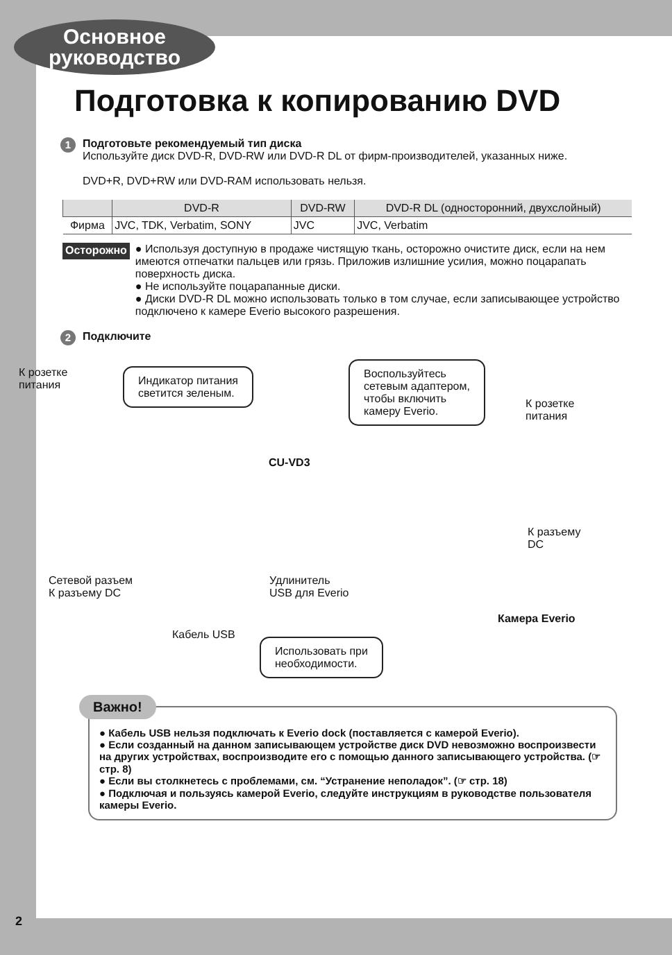Основное
руководство
Подготовка к копированию DVD
1
Подготовьте рекомендуемый тип диска
Используйте диск DVD-R, DVD-RW или DVD-R DL от фирм-производителей, указанных ниже.
DVD+R, DVD+RW или DVD-RAM использовать нельзя.
| | DVD-R | DVD-RW | DVD-R DL (односторонний, двухслойный) |
| --- | --- | --- | --- |
| Фирма | JVC, TDK, Verbatim, SONY | JVC | JVC, Verbatim |
Осторожно
● Используя доступную в продаже чистящую ткань, осторожно очистите диск, если на нем имеются отпечатки пальцев или грязь. Приложив излишние усилия, можно поцарапать поверхность диска.
● Не используйте поцарапанные диски.
● Диски DVD-R DL можно использовать только в том случае, если записывающее устройство подключено к камере Everio высокого разрешения.
2
Подключите
К розетке
питания
Индикатор питания
светится зеленым.
Воспользуйтесь
сетевым адаптером,
чтобы включить
камеру Everio.
К розетке
питания
CU-VD3
К разъему
DC
Сетевой разъем
К разъему DC
Удлинитель
USB для Everio
Камера Everio
Кабель USB
Использовать при
необходимости.
Важно!
● Кабель USB нельзя подключать к Everio dock (поставляется с камерой Everio).
● Если созданный на данном записывающем устройстве диск DVD невозможно воспроизвести на других устройствах, воспроизводите его с помощью данного записывающего устройства. (☞ стр. 8)
● Если вы столкнетесь с проблемами, см. “Устранение неполадок”. (☞ стр. 18)
● Подключая и пользуясь камерой Everio, следуйте инструкциям в руководстве пользователя камеры Everio.
2